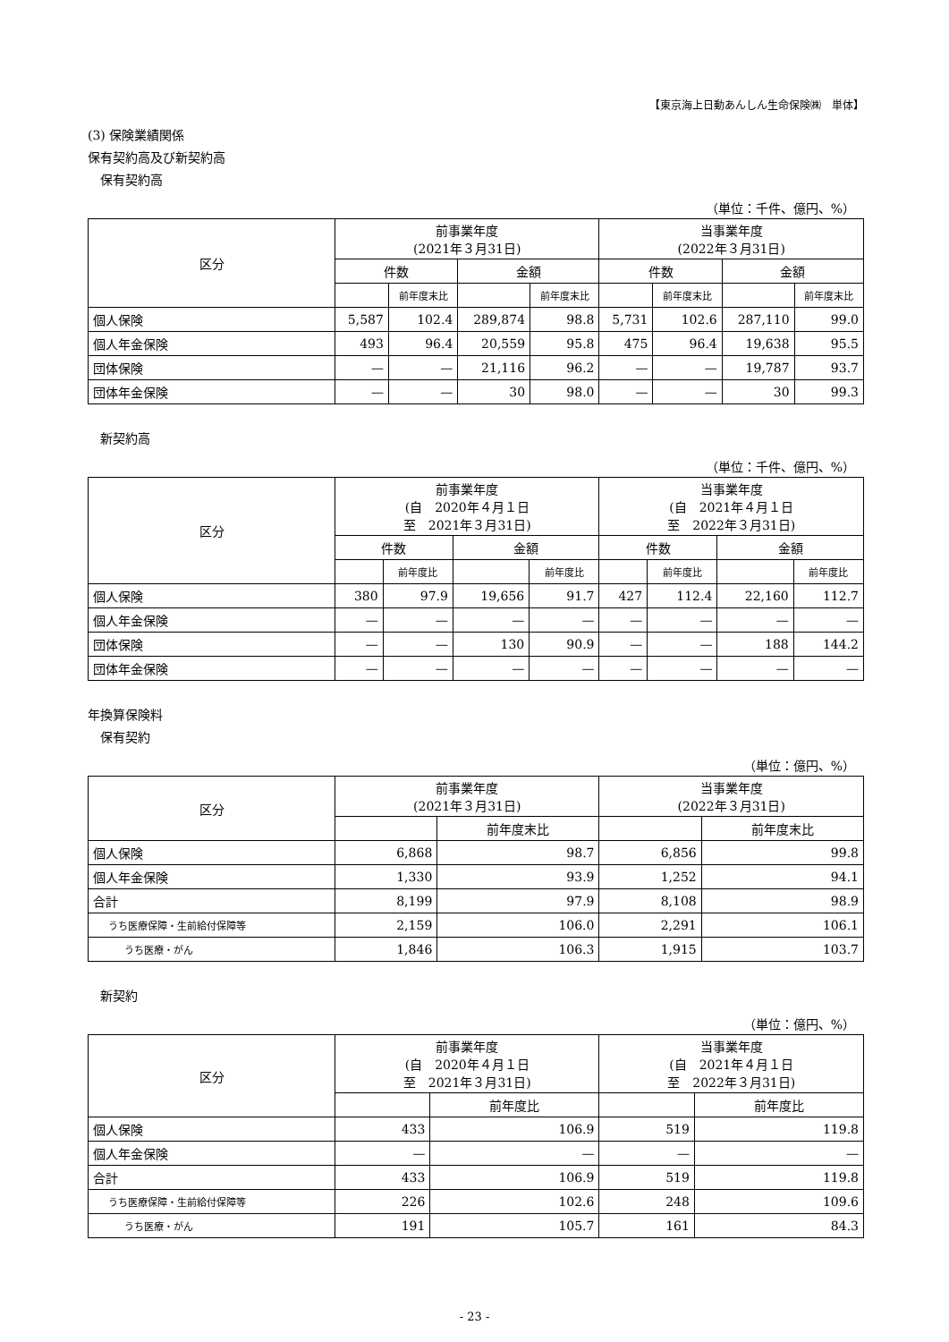【東京海上日動あんしん生命保険㈱　単体】
(3) 保険業績関係
保有契約高及び新契約高
　保有契約高
（単位：千件、億円、%）
| 区分 | 前事業年度 (2021年３月31日) | | | | 当事業年度 (2022年３月31日) | | | |
| --- | --- | --- | --- | --- | --- | --- | --- | --- |
| | 件数 | | 金額 | | 件数 | | 金額 | |
| | | 前年度末比 | | 前年度末比 | | 前年度末比 | | 前年度末比 |
| 個人保険 | 5,587 | 102.4 | 289,874 | 98.8 | 5,731 | 102.6 | 287,110 | 99.0 |
| 個人年金保険 | 493 | 96.4 | 20,559 | 95.8 | 475 | 96.4 | 19,638 | 95.5 |
| 団体保険 | — | — | 21,116 | 96.2 | — | — | 19,787 | 93.7 |
| 団体年金保険 | — | — | 30 | 98.0 | — | — | 30 | 99.3 |
　新契約高
（単位：千件、億円、%）
| 区分 | 前事業年度 (自 2020年４月１日 至 2021年３月31日) | | | | 当事業年度 (自 2021年４月１日 至 2022年３月31日) | | | |
| --- | --- | --- | --- | --- | --- | --- | --- | --- |
| | 件数 | | 金額 | | 件数 | | 金額 | |
| | | 前年度比 | | 前年度比 | | 前年度比 | | 前年度比 |
| 個人保険 | 380 | 97.9 | 19,656 | 91.7 | 427 | 112.4 | 22,160 | 112.7 |
| 個人年金保険 | — | — | — | — | — | — | — | — |
| 団体保険 | — | — | 130 | 90.9 | — | — | 188 | 144.2 |
| 団体年金保険 | — | — | — | — | — | — | — | — |
年換算保険料
　保有契約
（単位：億円、%）
| 区分 | 前事業年度 (2021年３月31日) | | 当事業年度 (2022年３月31日) | |
| --- | --- | --- | --- | --- |
| | | 前年度末比 | | 前年度末比 |
| 個人保険 | 6,868 | 98.7 | 6,856 | 99.8 |
| 個人年金保険 | 1,330 | 93.9 | 1,252 | 94.1 |
| 合計 | 8,199 | 97.9 | 8,108 | 98.9 |
| うち医療保障・生前給付保障等 | 2,159 | 106.0 | 2,291 | 106.1 |
| うち医療・がん | 1,846 | 106.3 | 1,915 | 103.7 |
　新契約
（単位：億円、%）
| 区分 | 前事業年度 (自 2020年４月１日 至 2021年３月31日) | | 当事業年度 (自 2021年４月１日 至 2022年３月31日) | |
| --- | --- | --- | --- | --- |
| | | 前年度比 | | 前年度比 |
| 個人保険 | 433 | 106.9 | 519 | 119.8 |
| 個人年金保険 | — | — | — | — |
| 合計 | 433 | 106.9 | 519 | 119.8 |
| うち医療保障・生前給付保障等 | 226 | 102.6 | 248 | 109.6 |
| うち医療・がん | 191 | 105.7 | 161 | 84.3 |
- 23 -